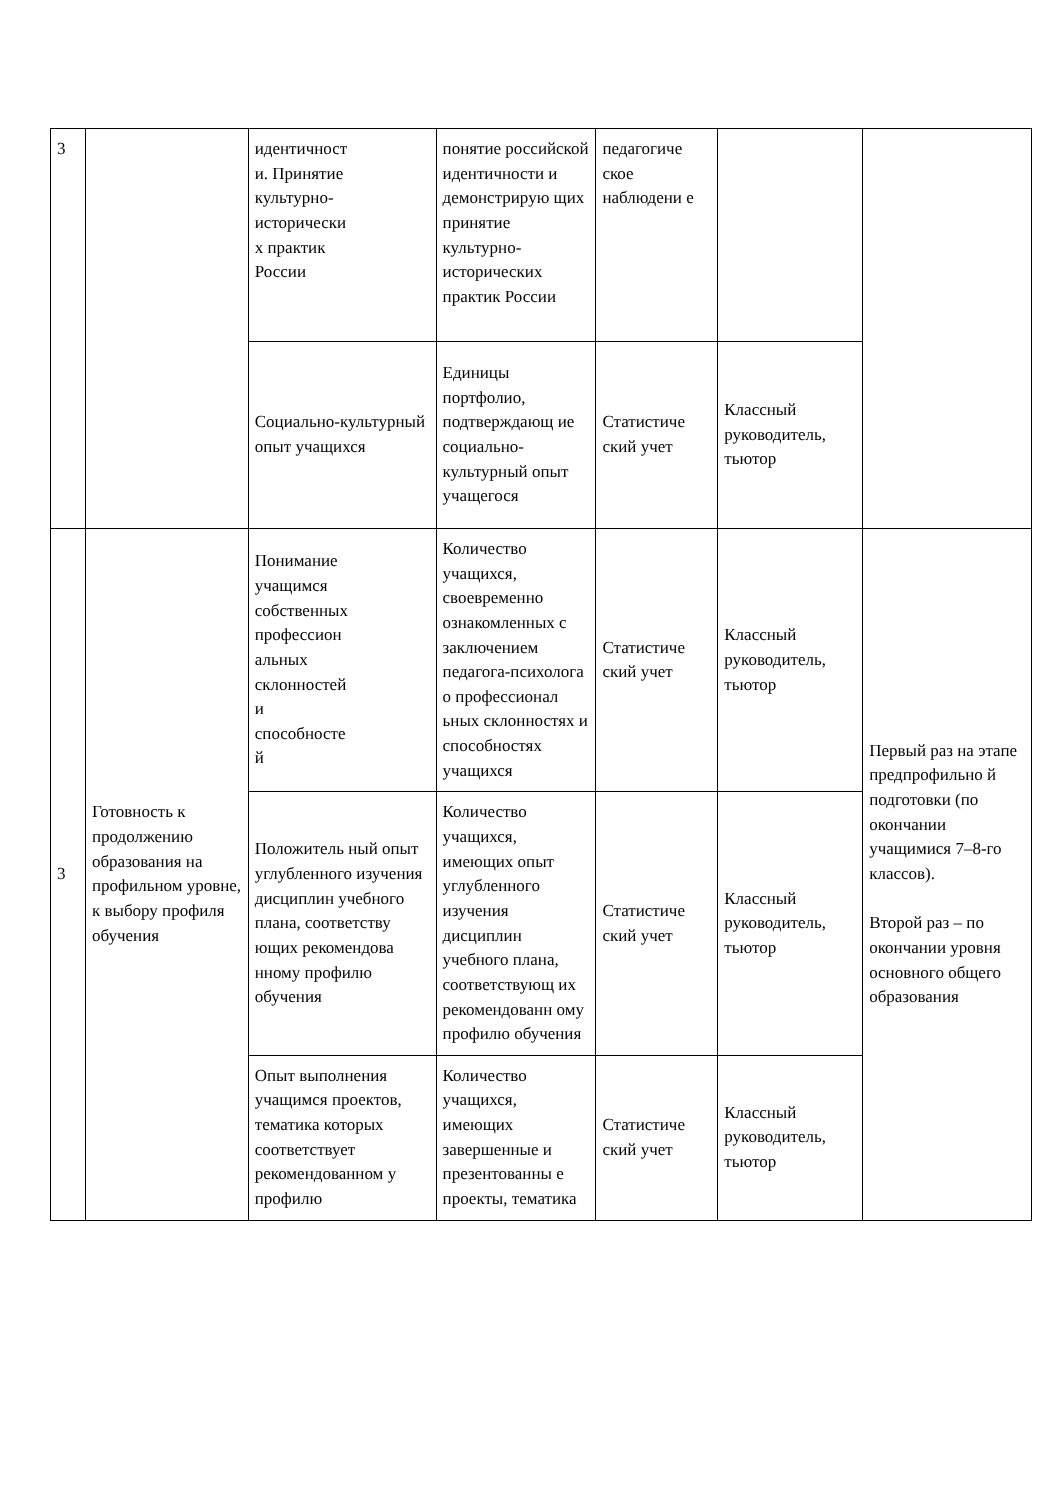| 3 | | идентичност и. Принятие культурно- исторически х практик России | понятие российской идентичности и демонстрирую щих принятие культурно-исторических практик России | педагогиче ское наблюдени е | | |
| | | Социально-культурный опыт учащихся | Единицы портфолио, подтверждающ ие социально-культурный опыт учащегося | Статистиче ский учет | Классный руководитель, тьютор | |
| 3 | Готовность к продолжению образования на профильном уровне, к выбору профиля обучения | Понимание учащимся собственных профессион альных склонностей и способносте й | Количество учащихся, своевременно ознакомленных с заключением педагога-психолога о профессионал ьных склонностях и способностях учащихся | Статистиче ский учет | Классный руководитель, тьютор | Первый раз на этапе предпрофильно й подготовки (по окончании учащимися 7–8-го классов). Второй раз – по окончании уровня основного общего образования |
| | | Положитель ный опыт углубленного изучения дисциплин учебного плана, соответству ющих рекомендова нному профилю обучения | Количество учащихся, имеющих опыт углубленного изучения дисциплин учебного плана, соответствующ их рекомендованн ому профилю обучения | Статистиче ский учет | Классный руководитель, тьютор | |
| | | Опыт выполнения учащимся проектов, тематика которых соответствует рекомендованном у профилю | Количество учащихся, имеющих завершенные и презентованны е проекты, тематика | Статистиче ский учет | Классный руководитель, тьютор | |